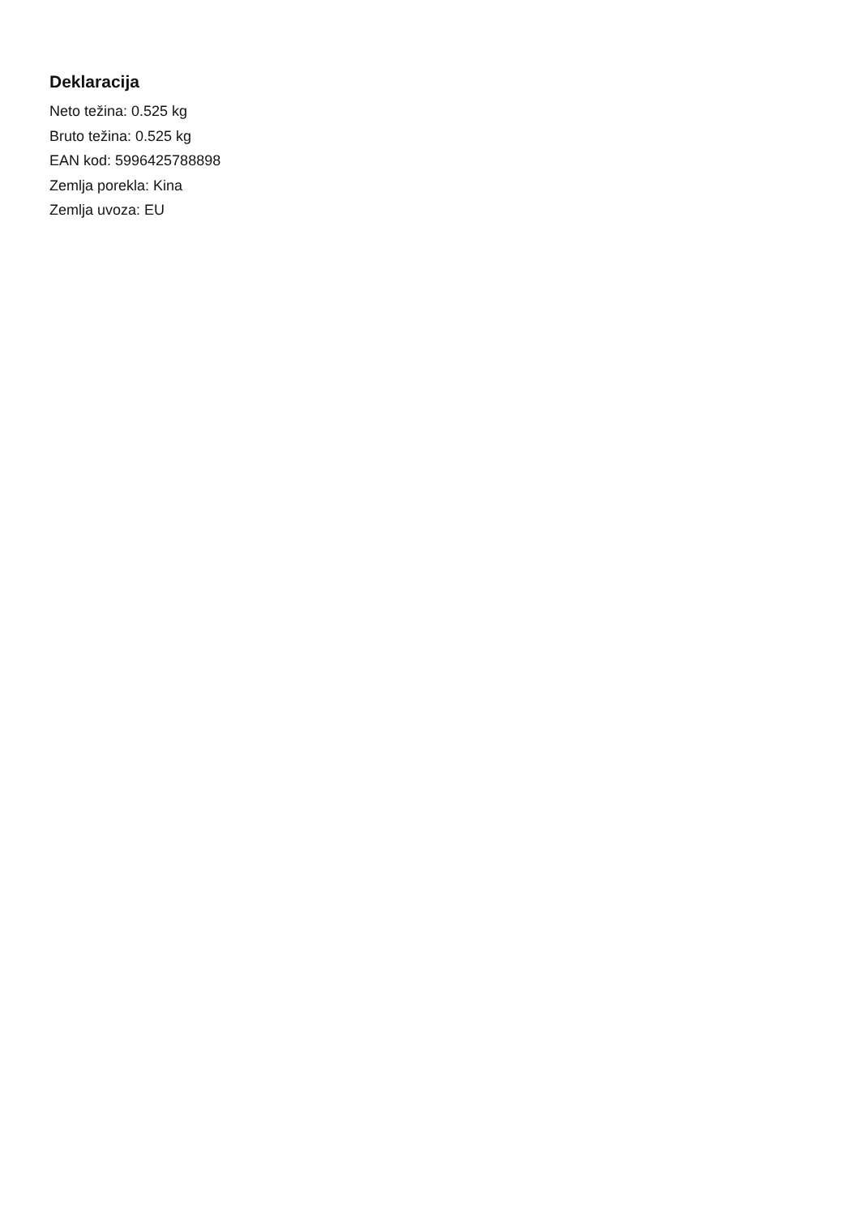Deklaracija
Neto težina: 0.525 kg
Bruto težina: 0.525 kg
EAN kod: 5996425788898
Zemlja porekla: Kina
Zemlja uvoza: EU